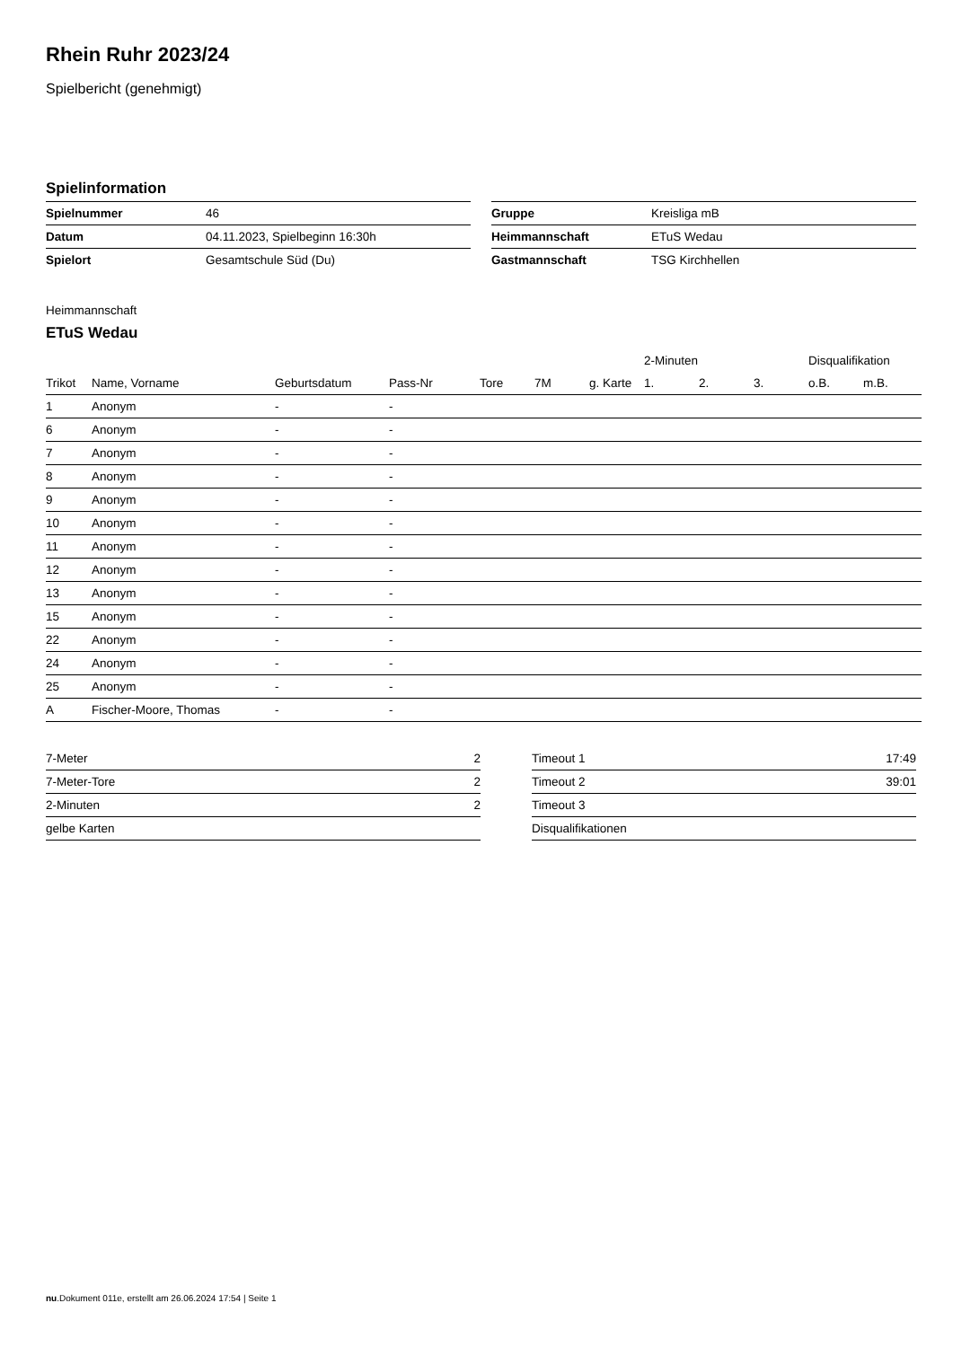Rhein Ruhr 2023/24
Spielbericht (genehmigt)
Spielinformation
| Spielnummer | 46 |
| Datum | 04.11.2023, Spielbeginn 16:30h |
| Spielort | Gesamtschule Süd (Du) |
| Gruppe | Kreisliga mB |
| Heimmannschaft | ETuS Wedau |
| Gastmannschaft | TSG Kirchhellen |
Heimmannschaft
ETuS Wedau
| | | | | | | | 2-Minuten | | | Disqualifikation | |
| --- | --- | --- | --- | --- | --- | --- | --- | --- | --- | --- | --- |
| Trikot | Name, Vorname | Geburtsdatum | Pass-Nr | Tore | 7M | g. Karte | 1. | 2. | 3. | o.B. | m.B. |
| 1 | Anonym | - | - | | | | | | | | |
| 6 | Anonym | - | - | | | | | | | | |
| 7 | Anonym | - | - | | | | | | | | |
| 8 | Anonym | - | - | | | | | | | | |
| 9 | Anonym | - | - | | | | | | | | |
| 10 | Anonym | - | - | | | | | | | | |
| 11 | Anonym | - | - | | | | | | | | |
| 12 | Anonym | - | - | | | | | | | | |
| 13 | Anonym | - | - | | | | | | | | |
| 15 | Anonym | - | - | | | | | | | | |
| 22 | Anonym | - | - | | | | | | | | |
| 24 | Anonym | - | - | | | | | | | | |
| 25 | Anonym | - | - | | | | | | | | |
| A | Fischer-Moore, Thomas | - | - | | | | | | | | |
| 7-Meter | 2 |
| 7-Meter-Tore | 2 |
| 2-Minuten | 2 |
| gelbe Karten | |
| Timeout 1 | 17:49 |
| Timeout 2 | 39:01 |
| Timeout 3 | |
| Disqualifikationen | |
nu.Dokument 011e, erstellt am 26.06.2024 17:54 | Seite 1